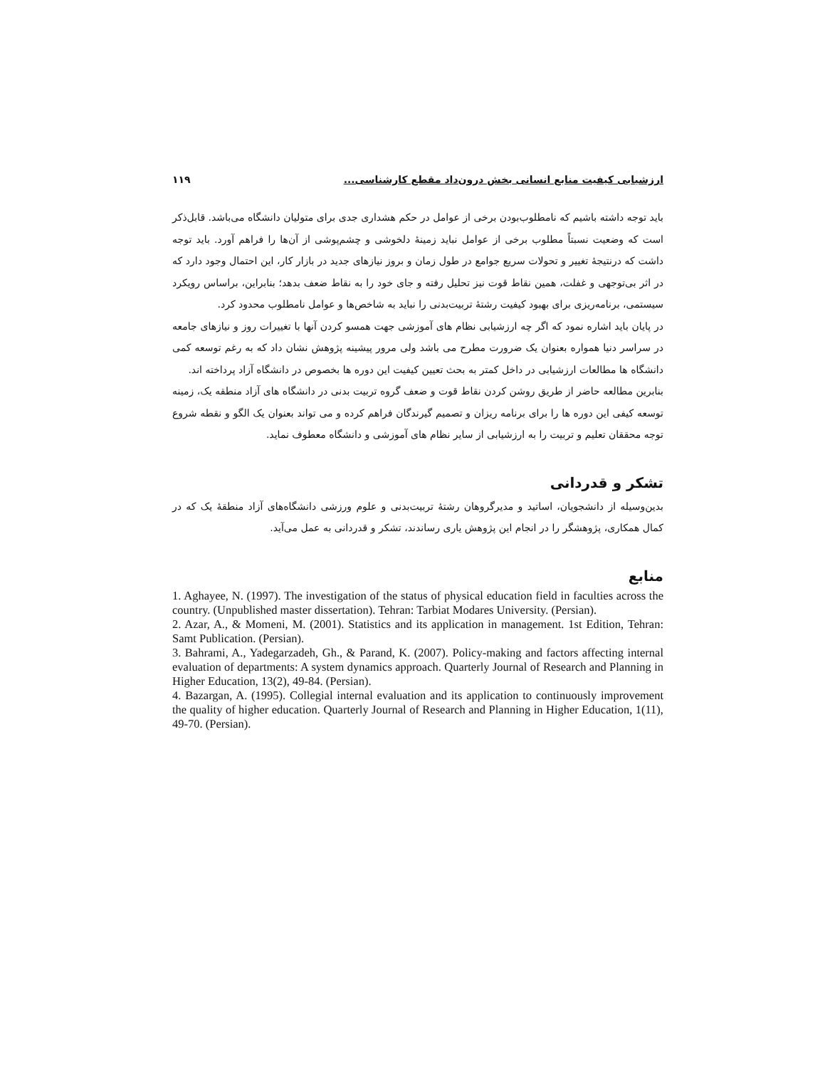ارزشیابی کیفیت منابع انسانی بخش درون‌داد مقطع کارشناسی... ۱۱۹
باید توجه داشته باشیم که نامطلوب‌بودن برخی از عوامل در حکم هشداری جدی برای متولیان دانشگاه می‌باشد. قابل‌ذکر است که وضعیت نسبتاً مطلوب برخی از عوامل نباید زمینهٔ دلخوشی و چشم‌پوشی از آن‌ها را فراهم آورد. باید توجه داشت که درنتیجهٔ تغییر و تحولات سریع جوامع در طول زمان و بروز نیازهای جدید در بازار کار، این احتمال وجود دارد که در اثر بی‌توجهی و غفلت، همین نقاط قوت نیز تحلیل رفته و جای خود را به نقاط ضعف بدهد؛ بنابراین، براساس رویکرد سیستمی، برنامه‌ریزی برای بهبود کیفیت رشتهٔ تربیت‌بدنی را نباید به شاخص‌ها و عوامل نامطلوب محدود کرد.
در پایان باید اشاره نمود که اگر چه ارزشیابی نظام های آموزشی جهت همسو کردن آنها با تغییرات روز و نیازهای جامعه در سراسر دنیا همواره بعنوان یک ضرورت مطرح می باشد ولی مرور پیشینه پژوهش نشان داد که به رغم توسعه کمی دانشگاه ها مطالعات ارزشیابی در داخل کمتر به بحث تعیین کیفیت این دوره ها بخصوص در دانشگاه آزاد پرداخته اند.
بنابرین مطالعه حاضر از طریق روشن کردن نقاط قوت و ضعف گروه تربیت بدنی در دانشگاه های آزاد منطقه یک، زمینه توسعه کیفی این دوره ها را برای برنامه ریزان و تصمیم گیرندگان فراهم کرده و می تواند بعنوان یک الگو و نقطه شروع توجه محققان تعلیم و تربیت را به ارزشیابی از سایر نظام های آموزشی و دانشگاه معطوف نماید.
تشکر و قدردانی
بدین‌وسیله از دانشجویان، اساتید و مدیرگروهان رشتهٔ تربیت‌بدنی و علوم ورزشی دانشگاه‌های آزاد منطقهٔ یک که در کمال همکاری، پژوهشگر را در انجام این پژوهش یاری رساندند، تشکر و قدردانی به عمل می‌آید.
منابع
1. Aghayee, N. (1997). The investigation of the status of physical education field in faculties across the country. (Unpublished master dissertation). Tehran: Tarbiat Modares University. (Persian).
2. Azar, A., & Momeni, M. (2001). Statistics and its application in management. 1st Edition, Tehran: Samt Publication. (Persian).
3. Bahrami, A., Yadegarzadeh, Gh., & Parand, K. (2007). Policy-making and factors affecting internal evaluation of departments: A system dynamics approach. Quarterly Journal of Research and Planning in Higher Education, 13(2), 49-84. (Persian).
4. Bazargan, A. (1995). Collegial internal evaluation and its application to continuously improvement the quality of higher education. Quarterly Journal of Research and Planning in Higher Education, 1(11), 49-70. (Persian).